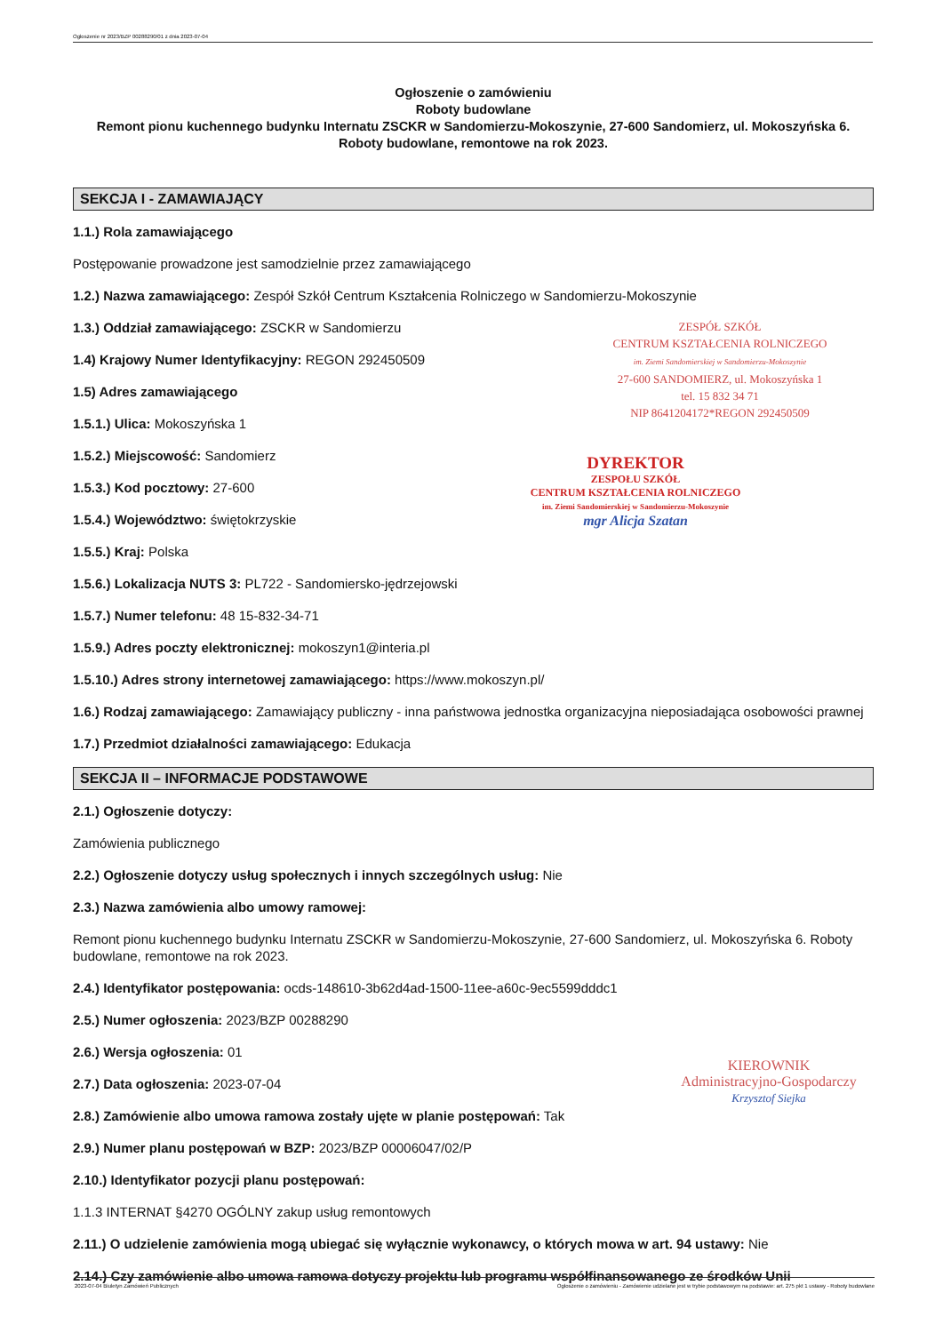Ogłoszenie nr 2023/BZP 00288290/01 z dnia 2023-07-04
Ogłoszenie o zamówieniu
Roboty budowlane
Remont pionu kuchennego budynku Internatu ZSCKR w Sandomierzu-Mokoszynie, 27-600 Sandomierz, ul. Mokoszyńska 6.
Roboty budowlane, remontowe na rok 2023.
SEKCJA I - ZAMAWIAJĄCY
1.1.) Rola zamawiającego
Postępowanie prowadzone jest samodzielnie przez zamawiającego
1.2.) Nazwa zamawiającego: Zespół Szkół Centrum Kształcenia Rolniczego w Sandomierzu-Mokoszynie
1.3.) Oddział zamawiającego: ZSCKR w Sandomierzu
1.4) Krajowy Numer Identyfikacyjny: REGON 292450509
1.5) Adres zamawiającego
1.5.1.) Ulica: Mokoszyńska 1
1.5.2.) Miejscowość: Sandomierz
1.5.3.) Kod pocztowy: 27-600
1.5.4.) Województwo: świętokrzyskie
1.5.5.) Kraj: Polska
1.5.6.) Lokalizacja NUTS 3: PL722 - Sandomiersko-jędrzejowski
1.5.7.) Numer telefonu: 48 15-832-34-71
1.5.9.) Adres poczty elektronicznej: mokoszyn1@interia.pl
1.5.10.) Adres strony internetowej zamawiającego: https://www.mokoszyn.pl/
1.6.) Rodzaj zamawiającego: Zamawiający publiczny - inna państwowa jednostka organizacyjna nieposiadająca osobowości prawnej
1.7.) Przedmiot działalności zamawiającego: Edukacja
SEKCJA II – INFORMACJE PODSTAWOWE
2.1.) Ogłoszenie dotyczy:
Zamówienia publicznego
2.2.) Ogłoszenie dotyczy usług społecznych i innych szczególnych usług: Nie
2.3.) Nazwa zamówienia albo umowy ramowej:
Remont pionu kuchennego budynku Internatu ZSCKR w Sandomierzu-Mokoszynie, 27-600 Sandomierz, ul. Mokoszyńska 6. Roboty budowlane, remontowe na rok 2023.
2.4.) Identyfikator postępowania: ocds-148610-3b62d4ad-1500-11ee-a60c-9ec5599dddc1
2.5.) Numer ogłoszenia: 2023/BZP 00288290
2.6.) Wersja ogłoszenia: 01
2.7.) Data ogłoszenia: 2023-07-04
2.8.) Zamówienie albo umowa ramowa zostały ujęte w planie postępowań: Tak
2.9.) Numer planu postępowań w BZP: 2023/BZP 00006047/02/P
2.10.) Identyfikator pozycji planu postępowań:
1.1.3 INTERNAT §4270 OGÓLNY zakup usług remontowych
2.11.) O udzielenie zamówienia mogą ubiegać się wyłącznie wykonawcy, o których mowa w art. 94 ustawy: Nie
2.14.) Czy zamówienie albo umowa ramowa dotyczy projektu lub programu współfinansowanego ze środków Unii
ZESPÓŁ SZKÓŁ
CENTRUM KSZTAŁCENIA ROLNICZEGO
im. Ziemi Sandomierskiej w Sandomierzu-Mokoszynie
27-600 SANDOMIERZ, ul. Mokoszyńska 1
tel. 15 832 34 71
NIP 8641204172*REGON 292450509
DYREKTOR
ZESPOŁU SZKÓŁ
CENTRUM KSZTAŁCENIA ROLNICZEGO
im. Ziemi Sandomierskiej w Sandomierzu-Mokoszynie
mgr Alicja Szatan
KIEROWNIK
Administracyjno-Gospodarczy
Krzysztof Siejka
2023-07-04 Biuletyn Zamówień Publicznych Ogłoszenie o zamówieniu - Zamówienie udzielane jest w trybie podstawowym na podstawie: art. 275 pkt 1 ustawy - Roboty budowlane